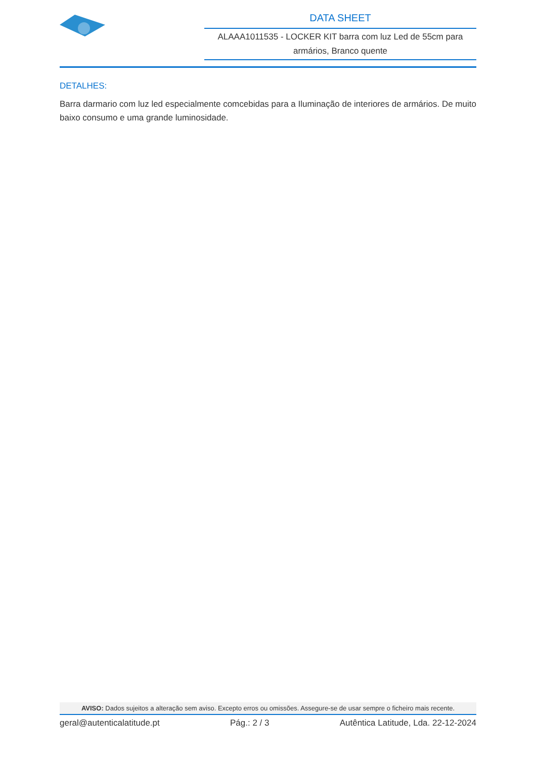DATA SHEET
ALAAA1011535 - LOCKER KIT barra com luz Led de 55cm para armários, Branco quente
DETALHES:
Barra darmario com luz led especialmente comcebidas para a Iluminação de interiores de armários. De muito baixo consumo e uma grande luminosidade.
AVISO: Dados sujeitos a alteração sem aviso. Excepto erros ou omissões. Assegure-se de usar sempre o ficheiro mais recente.
geral@autenticalatitude.pt Pág.: 2 / 3 Autêntica Latitude, Lda. 22-12-2024